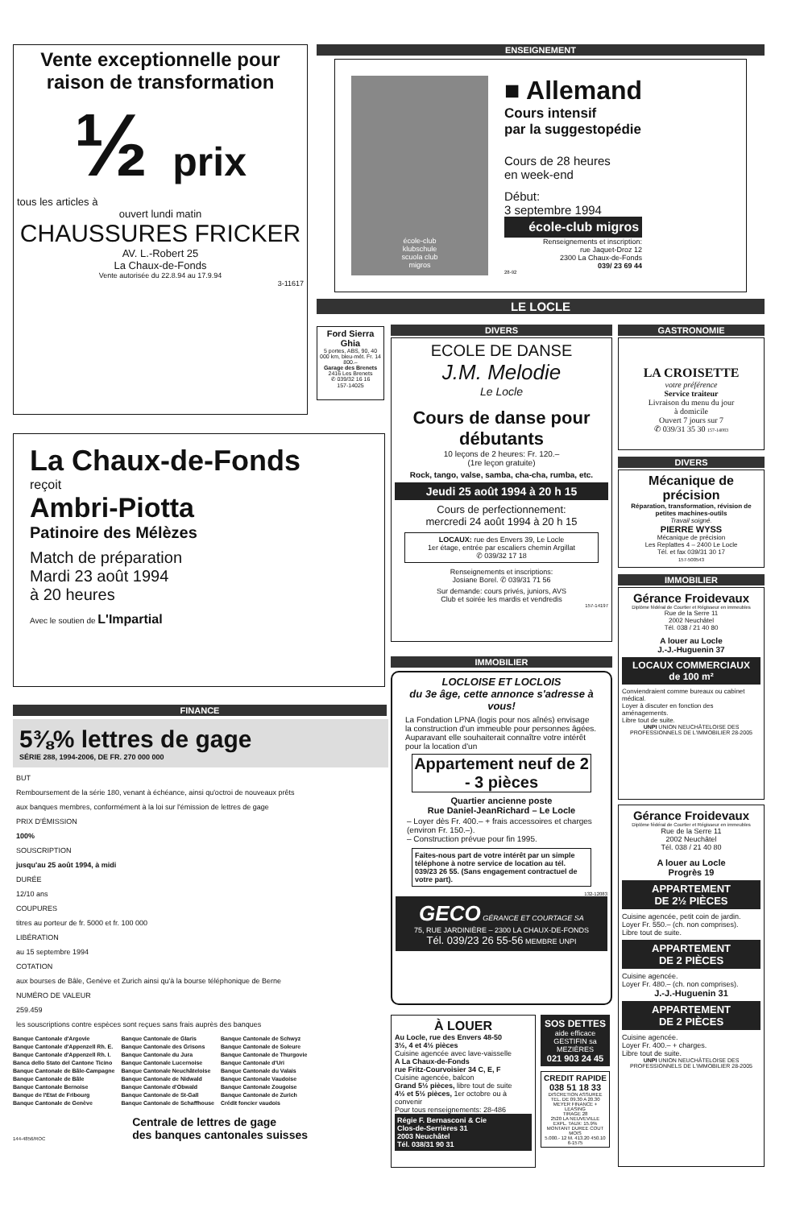Vente exceptionnelle pour raison de transformation
½ prix
tous les articles à
ouvert lundi matin
CHAUSSURES FRICKER
AV. L.-Robert 25
La Chaux-de-Fonds
Vente autorisée du 22.8.94 au 17.9.94
3-11617
La Chaux-de-Fonds
reçoit
Ambri-Piotta
Patinoire des Mélèzes
Match de préparation
Mardi 23 août 1994
à 20 heures
Avec le soutien de L'Impartial
FINANCE
5⅜% lettres de gage
SÉRIE 288, 1994-2006, DE FR. 270 000 000
BUT
Remboursement de la série 180, venant à échéance, ainsi qu'octroi de nouveaux prêts aux banques membres, conformément à la loi sur l'émission de lettres de gage
PRIX D'ÉMISSION
100%
SOUSCRIPTION
jusqu'au 25 août 1994, à midi
DURÉE
12/10 ans
COUPURES
titres au porteur de fr. 5000 et fr. 100 000
LIBÉRATION
au 15 septembre 1994
COTATION
aux bourses de Bâle, Genève et Zurich ainsi qu'à la bourse téléphonique de Berne
NUMÉRO DE VALEUR
259.459
les souscriptions contre espèces sont reçues sans frais auprès des banques
Banque Cantonale d'Argovie
Banque Cantonale d'Appenzell Rh. E.
Banque Cantonale d'Appenzell Rh. I.
Banca dello Stato del Cantone Ticino
Banque Cantonale de Bâle-Campagne
Banque Cantonale de Bâle
Banque Cantonale Bernoise
Banque de l'Etat de Fribourg
Banque Cantonale de Genève
Banque Cantonale de Glaris
Banque Cantonale des Grisons
Banque Cantonale du Jura
Banque Cantonale Lucernoise
Banque Cantonale Neuchâteloise
Banque Cantonale de Nidwald
Banque Cantonale d'Obwald
Banque Cantonale de St-Gall
Banque Cantonale de Schaffhouse
Banque Cantonale de Schwyz
Banque Cantonale de Soleure
Banque Cantonale de Thurgovie
Banque Cantonale d'Uri
Banque Cantonale du Valais
Banque Cantonale Vaudoise
Banque Cantonale Zougoise
Banque Cantonale de Zurich
Crédit foncier vaudois
144-4856/ROC Centrale de lettres de gage
des banques cantonales suisses
ENSEIGNEMENT
école-club
klubschule
scuola club
migros
■ Allemand
Cours intensif
par la suggestopédie
Cours de 28 heures
en week-end
Début:
3 septembre 1994
école-club migros
Renseignements et inscription:
rue Jaquet-Droz 12
2300 La Chaux-de-Fonds
039/ 23 69 44
28-92
LE LOCLE
Ford Sierra Ghia
5 portes, ABS, 90, 40 000 km, bleu-mét. Fr. 14 800.–
Garage des Brenets
2416 Les Brenets
✆ 039/32 16 16
157-14025
DIVERS
ECOLE DE DANSE
J.M. Melodie
Le Locle
Cours de danse pour débutants
10 leçons de 2 heures: Fr. 120.–
(1re leçon gratuite)
Rock, tango, valse, samba, cha-cha, rumba, etc.
Jeudi 25 août 1994 à 20 h 15
Cours de perfectionnement:
mercredi 24 août 1994 à 20 h 15
LOCAUX: rue des Envers 39, Le Locle
1er étage, entrée par escaliers chemin Argillat
✆ 039/32 17 18
Renseignements et inscriptions:
Josiane Borel. ✆ 039/31 71 56
Sur demande: cours privés, juniors, AVS
Club et soirée les mardis et vendredis
157-14197
IMMOBILIER
LOCLOISE ET LOCLOIS
du 3e âge, cette annonce s'adresse à vous!
La Fondation LPNA (logis pour nos aînés) envisage la construction d'un immeuble pour personnes âgées.
Auparavant elle souhaiterait connaître votre intérêt pour la location d'un
Appartement neuf de 2 - 3 pièces
Quartier ancienne poste
Rue Daniel-JeanRichard – Le Locle
– Loyer dès Fr. 400.– + frais accessoires et charges (environ Fr. 150.–).
– Construction prévue pour fin 1995.
Faites-nous part de votre intérêt par un simple téléphone à notre service de location au tél. 039/23 26 55. (Sans engagement contractuel de votre part).
132-12083
GECO GÉRANCE ET COURTAGE SA
75, RUE JARDINIÈRE – 2300 LA CHAUX-DE-FONDS
Tél. 039/23 26 55-56 MEMBRE UNPI
À LOUER
Au Locle, rue des Envers 48-50
3½, 4 et 4½ pièces
Cuisine agencée avec lave-vaisselle
A La Chaux-de-Fonds
rue Fritz-Courvoisier 34 C, E, F
Cuisine agencée, balcon
Grand 5½ pièces, libre tout de suite
4½ et 5½ pièces, 1er octobre ou à convenir
Pour tous renseignements: 28-486
Régie F. Bernasconi & Cie
Clos-de-Serrières 31
2003 Neuchâtel
Tél. 038/31 90 31
SOS DETTES
aide efficace
GESTIFIN sa MEZIÈRES
021 903 24 45
CREDIT RAPIDE
038 51 18 33
DISCRETION ASSUREE
TEL. DE 09.30 A 20.30
MEYER FINANCE + LEASING
TIRAGE 28
2520 LA NEUVEVILLE
EXPL. TAUX: 15.9%
MONTANT DUREE COUT MOIS
5.000.- 12 M. 413.20 450.10
6-1575
GASTRONOMIE
LA CROISETTE
votre préférence
Service traiteur
Livraison du menu du jour
à domicile
Ouvert 7 jours sur 7
✆ 039/31 35 30 157-14083
DIVERS
Mécanique de précision
Réparation, transformation, révision de petites machines-outils
Travail soigné.
PIERRE WYSS
Mécanique de précision
Les Replattes 4 – 2400 Le Locle
Tél. et fax 039/31 30 17
157-500543
IMMOBILIER
Gérance Froidevaux
Diplôme fédéral de Courtier et Régisseur en immeubles
Rue de la Serre 11
2002 Neuchâtel
Tél. 038 / 21 40 80
A louer au Locle
J.-J.-Huguenin 37
LOCAUX COMMERCIAUX
de 100 m²
Conviendraient comme bureaux ou cabinet médical.
Loyer à discuter en fonction des aménagements.
Libre tout de suite.
UNPI UNION NEUCHÂTELOISE DES PROFESSIONNELS DE L'IMMOBILIER 28-2005
Gérance Froidevaux
Diplôme fédéral de Courtier et Régisseur en immeubles
Rue de la Serre 11
2002 Neuchâtel
Tél. 038 / 21 40 80
A louer au Locle
Progrès 19
APPARTEMENT
DE 2½ PIÈCES
Cuisine agencée, petit coin de jardin.
Loyer Fr. 550.– (ch. non comprises).
Libre tout de suite.
APPARTEMENT
DE 2 PIÈCES
Cuisine agencée.
Loyer Fr. 480.– (ch. non comprises).
J.-J.-Huguenin 31
APPARTEMENT
DE 2 PIÈCES
Cuisine agencée.
Loyer Fr. 400.– + charges.
Libre tout de suite.
UNPI UNION NEUCHÂTELOISE DES PROFESSIONNELS DE L'IMMOBILIER 28-2005